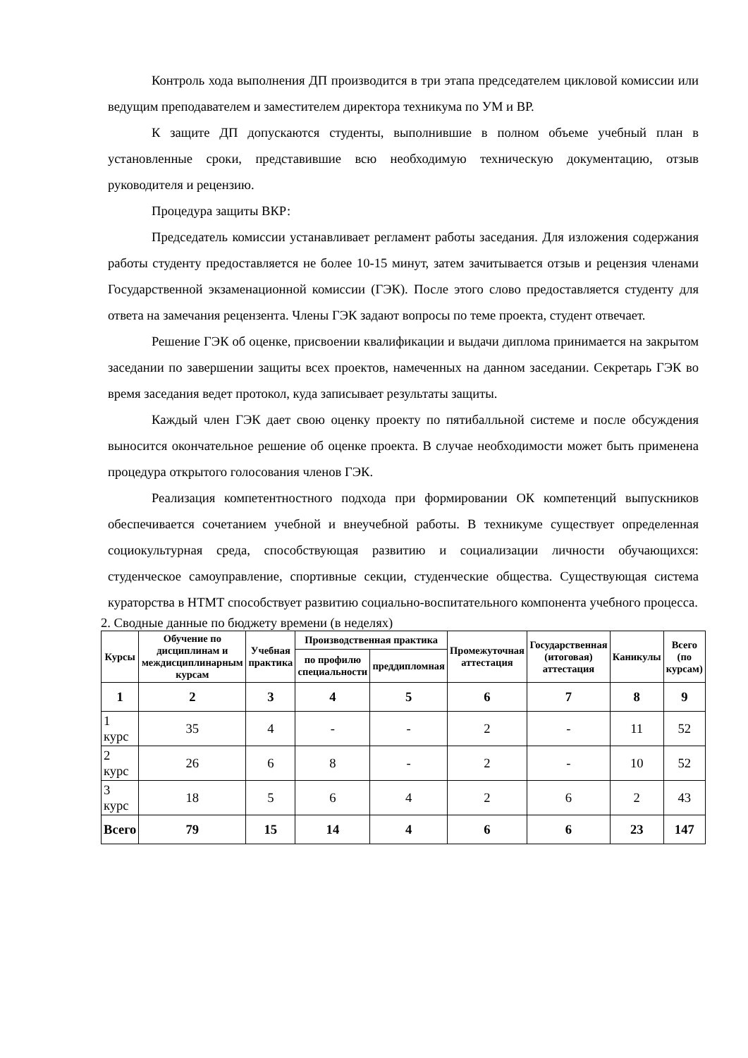Контроль хода выполнения ДП производится в три этапа председателем цикловой комиссии или ведущим преподавателем и заместителем директора техникума по УМ и ВР.
К защите ДП допускаются студенты, выполнившие в полном объеме учебный план в установленные сроки, представившие всю необходимую техническую документацию, отзыв руководителя и рецензию.
Процедура защиты ВКР:
Председатель комиссии устанавливает регламент работы заседания. Для изложения содержания работы студенту предоставляется не более 10-15 минут, затем зачитывается отзыв и рецензия членами Государственной экзаменационной комиссии (ГЭК). После этого слово предоставляется студенту для ответа на замечания рецензента. Члены ГЭК задают вопросы по теме проекта, студент отвечает.
Решение ГЭК об оценке, присвоении квалификации и выдачи диплома принимается на закрытом заседании по завершении защиты всех проектов, намеченных на данном заседании. Секретарь ГЭК во время заседания ведет протокол, куда записывает результаты защиты.
Каждый член ГЭК дает свою оценку проекту по пятибалльной системе и после обсуждения выносится окончательное решение об оценке проекта. В случае необходимости может быть применена процедура открытого голосования членов ГЭК.
Реализация компетентностного подхода при формировании ОК компетенций выпускников обеспечивается сочетанием учебной и внеучебной работы. В техникуме существует определенная социокультурная среда, способствующая развитию и социализации личности обучающихся: студенческое самоуправление, спортивные секции, студенческие общества. Существующая система кураторства в НТМТ способствует развитию социально-воспитательного компонента учебного процесса.
2. Сводные данные по бюджету времени (в неделях)
| Курсы | Обучение по дисциплинам и междисциплинарным курсам | Учебная практика | Производственная практика | | Промежуточная аттестация | Государственная (итоговая) аттестация | Каникулы | Всего (по курсам) |
| --- | --- | --- | --- | --- | --- | --- | --- | --- |
| | | | по профилю специальности | преддипломная | | | | |
| 1 | 2 | 3 | 4 | 5 | 6 | 7 | 8 | 9 |
| 1 курс | 35 | 4 | - | - | 2 | - | 11 | 52 |
| 2 курс | 26 | 6 | 8 | - | 2 | - | 10 | 52 |
| 3 курс | 18 | 5 | 6 | 4 | 2 | 6 | 2 | 43 |
| Всего | 79 | 15 | 14 | 4 | 6 | 6 | 23 | 147 |